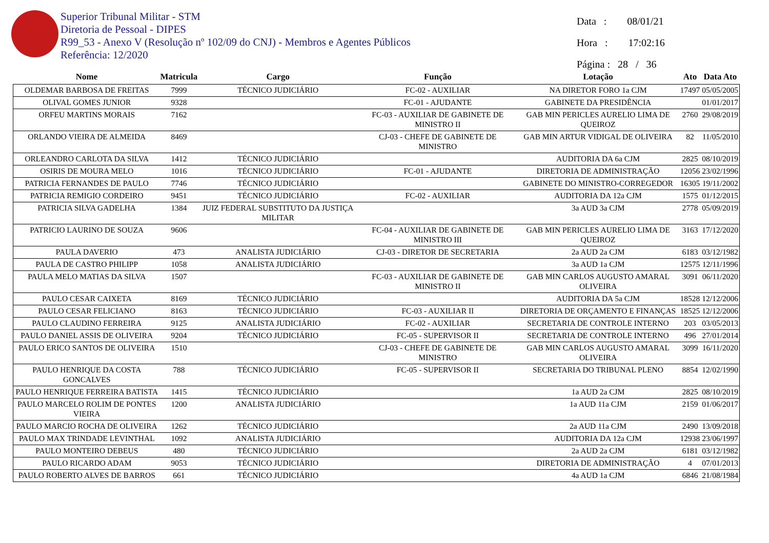Superior Tribunal Militar - STM
Diretoria de Pessoal - DIPES
R99_53 - Anexo V (Resolução nº 102/09 do CNJ) - Membros e Agentes Públicos
Referência: 12/2020
Data : 08/01/21
Hora : 17:02:16
Página : 28 / 36
| Nome | Matricula | Cargo | Função | Lotação | Ato | Data Ato |
| --- | --- | --- | --- | --- | --- | --- |
| OLDEMAR BARBOSA DE FREITAS | 7999 | TÉCNICO JUDICIÁRIO | FC-02 - AUXILIAR | NA DIRETOR FORO 1a CJM | 17497 | 05/05/2005 |
| OLIVAL GOMES JUNIOR | 9328 | | FC-01 - AJUDANTE | GABINETE DA PRESIDÊNCIA | | 01/01/2017 |
| ORFEU MARTINS MORAIS | 7162 | | FC-03 - AUXILIAR DE GABINETE DE MINISTRO II | GAB MIN PERICLES AURELIO LIMA DE QUEIROZ | 2760 | 29/08/2019 |
| ORLANDO VIEIRA DE ALMEIDA | 8469 | | CJ-03 - CHEFE DE GABINETE DE MINISTRO | GAB MIN ARTUR VIDIGAL DE OLIVEIRA | 82 | 11/05/2010 |
| ORLEANDRO CARLOTA DA SILVA | 1412 | TÉCNICO JUDICIÁRIO | | AUDITORIA DA 6a CJM | 2825 | 08/10/2019 |
| OSIRIS DE MOURA MELO | 1016 | TÉCNICO JUDICIÁRIO | FC-01 - AJUDANTE | DIRETORIA DE ADMINISTRAÇÃO | 12056 | 23/02/1996 |
| PATRICIA FERNANDES DE PAULO | 7746 | TÉCNICO JUDICIÁRIO | | GABINETE DO MINISTRO-CORREGEDOR | 16305 | 19/11/2002 |
| PATRICIA REMIGIO CORDEIRO | 9451 | TÉCNICO JUDICIÁRIO | FC-02 - AUXILIAR | AUDITORIA DA 12a CJM | 1575 | 01/12/2015 |
| PATRICIA SILVA GADELHA | 1384 | JUIZ FEDERAL SUBSTITUTO DA JUSTIÇA MILITAR | | 3a AUD 3a CJM | 2778 | 05/09/2019 |
| PATRICIO LAURINO DE SOUZA | 9606 | | FC-04 - AUXILIAR DE GABINETE DE MINISTRO III | GAB MIN PERICLES AURELIO LIMA DE QUEIROZ | 3163 | 17/12/2020 |
| PAULA DAVERIO | 473 | ANALISTA JUDICIÁRIO | CJ-03 - DIRETOR DE SECRETARIA | 2a AUD 2a CJM | 6183 | 03/12/1982 |
| PAULA DE CASTRO PHILIPP | 1058 | ANALISTA JUDICIÁRIO | | 3a AUD 1a CJM | 12575 | 12/11/1996 |
| PAULA MELO MATIAS DA SILVA | 1507 | | FC-03 - AUXILIAR DE GABINETE DE MINISTRO II | GAB MIN CARLOS AUGUSTO AMARAL OLIVEIRA | 3091 | 06/11/2020 |
| PAULO CESAR CAIXETA | 8169 | TÉCNICO JUDICIÁRIO | | AUDITORIA DA 5a CJM | 18528 | 12/12/2006 |
| PAULO CESAR FELICIANO | 8163 | TÉCNICO JUDICIÁRIO | FC-03 - AUXILIAR II | DIRETORIA DE ORÇAMENTO E FINANÇAS | 18525 | 12/12/2006 |
| PAULO CLAUDINO FERREIRA | 9125 | ANALISTA JUDICIÁRIO | FC-02 - AUXILIAR | SECRETARIA DE CONTROLE INTERNO | 203 | 03/05/2013 |
| PAULO DANIEL ASSIS DE OLIVEIRA | 9204 | TÉCNICO JUDICIÁRIO | FC-05 - SUPERVISOR II | SECRETARIA DE CONTROLE INTERNO | 496 | 27/01/2014 |
| PAULO ERICO SANTOS DE OLIVEIRA | 1510 | | CJ-03 - CHEFE DE GABINETE DE MINISTRO | GAB MIN CARLOS AUGUSTO AMARAL OLIVEIRA | 3099 | 16/11/2020 |
| PAULO HENRIQUE DA COSTA GONCALVES | 788 | TÉCNICO JUDICIÁRIO | FC-05 - SUPERVISOR II | SECRETARIA DO TRIBUNAL PLENO | 8854 | 12/02/1990 |
| PAULO HENRIQUE FERREIRA BATISTA | 1415 | TÉCNICO JUDICIÁRIO | | 1a AUD 2a CJM | 2825 | 08/10/2019 |
| PAULO MARCELO ROLIM DE PONTES VIEIRA | 1200 | ANALISTA JUDICIÁRIO | | 1a AUD 11a CJM | 2159 | 01/06/2017 |
| PAULO MARCIO ROCHA DE OLIVEIRA | 1262 | TÉCNICO JUDICIÁRIO | | 2a AUD 11a CJM | 2490 | 13/09/2018 |
| PAULO MAX TRINDADE LEVINTHAL | 1092 | ANALISTA JUDICIÁRIO | | AUDITORIA DA 12a CJM | 12938 | 23/06/1997 |
| PAULO MONTEIRO DEBEUS | 480 | TÉCNICO JUDICIÁRIO | | 2a AUD 2a CJM | 6181 | 03/12/1982 |
| PAULO RICARDO ADAM | 9053 | TÉCNICO JUDICIÁRIO | | DIRETORIA DE ADMINISTRAÇÃO | 4 | 07/01/2013 |
| PAULO ROBERTO ALVES DE BARROS | 661 | TÉCNICO JUDICIÁRIO | | 4a AUD 1a CJM | 6846 | 21/08/1984 |